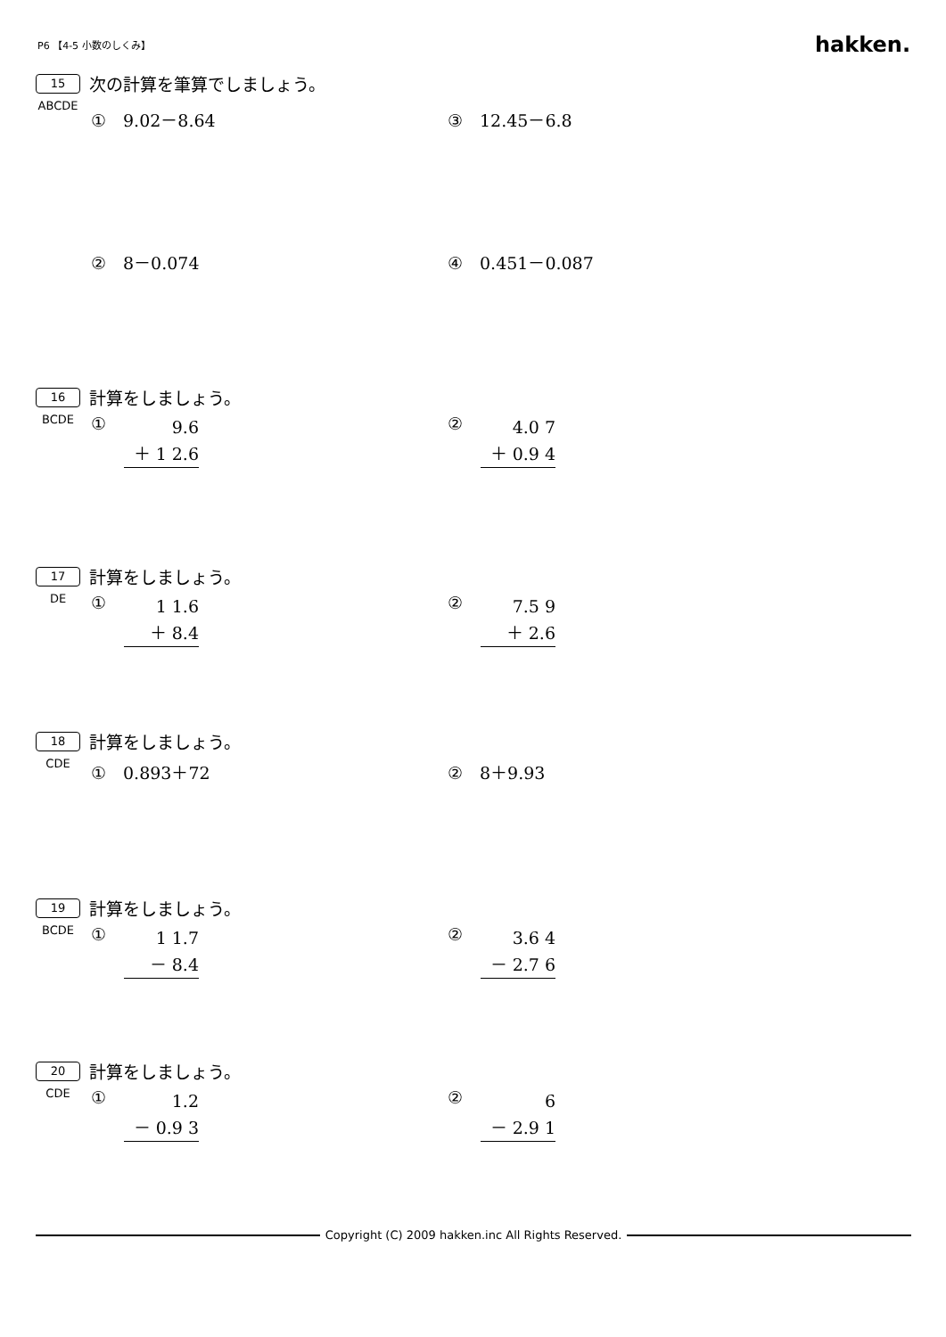P6 【4-5 小数のしくみ】 hakken.
15 次の計算を筆算でしましょう。
ABCDE
①　9.02－8.64 ③　12.45－6.8
②　8－0.074 ④　0.451－0.087
16 計算をしましょう。
BCDE
①
9.6
＋ 1 2.6
②
4.0 7
＋ 0.9 4
17 計算をしましょう。
DE
①
1 1.6
＋ 8.4
②
7.5 9
＋ 2.6
18 計算をしましょう。
CDE
①　0.893＋72 ②　8＋9.93
19 計算をしましょう。
BCDE
①
1 1.7
－ 8.4
②
3.6 4
－ 2.7 6
20 計算をしましょう。
CDE
①
1.2
－ 0.9 3
②
6
－ 2.9 1
Copyright (C) 2009 hakken.inc All Rights Reserved.